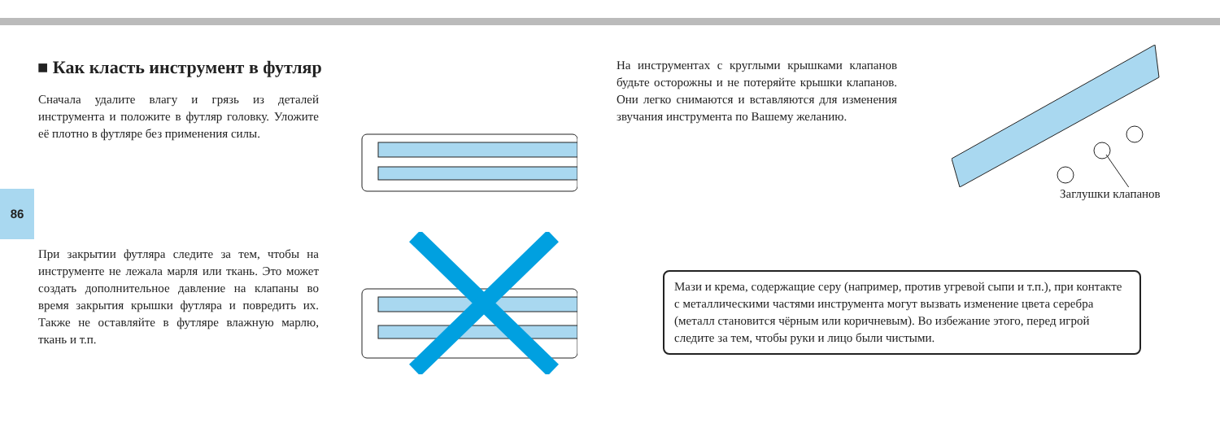■ Как класть инструмент в футляр
Сначала удалите влагу и грязь из деталей инструмента и положите в футляр головку. Уложите её плотно в футляре без применения силы.
86
При закрытии футляра следите за тем, чтобы на инструменте не лежала марля или ткань. Это может создать дополнительное давление на клапаны во время закрытия крышки футляра и повредить их. Также не оставляйте в футляре влажную марлю, ткань и т.п.
На инструментах с круглыми крышками клапанов будьте осторожны и не потеряйте крышки клапанов. Они легко снимаются и вставляются для изменения звучания инструмента по Вашему желанию.
Заглушки клапанов
Мази и крема, содержащие серу (например, против угревой сыпи и т.п.), при контакте с металлическими частями инструмента могут вызвать изменение цвета серебра (металл становится чёрным или коричневым). Во избежание этого, перед игрой следите за тем, чтобы руки и лицо были чистыми.